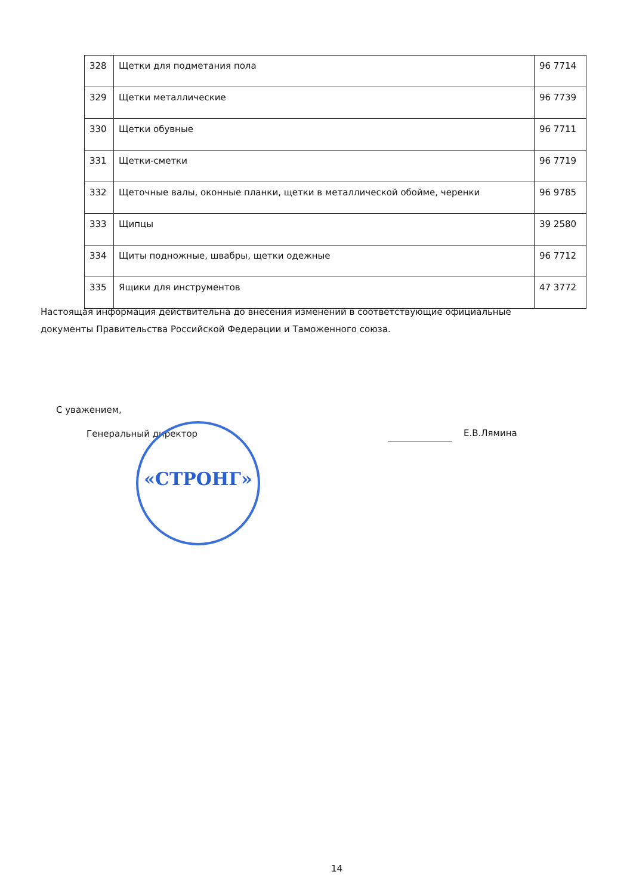| 328 | Щетки для подметания пола | 96 7714 |
| 329 | Щетки металлические | 96 7739 |
| 330 | Щетки обувные | 96 7711 |
| 331 | Щетки-сметки | 96 7719 |
| 332 | Щеточные валы, оконные планки, щетки в металлической обойме, черенки | 96 9785 |
| 333 | Щипцы | 39 2580 |
| 334 | Щиты подножные, швабры, щетки одежные | 96 7712 |
| 335 | Ящики для инструментов | 47 3772 |
Настоящая информация действительна до внесения изменений в соответствующие официальные документы Правительства Российской Федерации и Таможенного союза.
С уважением,
Генеральный директор
«СТРОНГ»
Е.В.Лямина
14